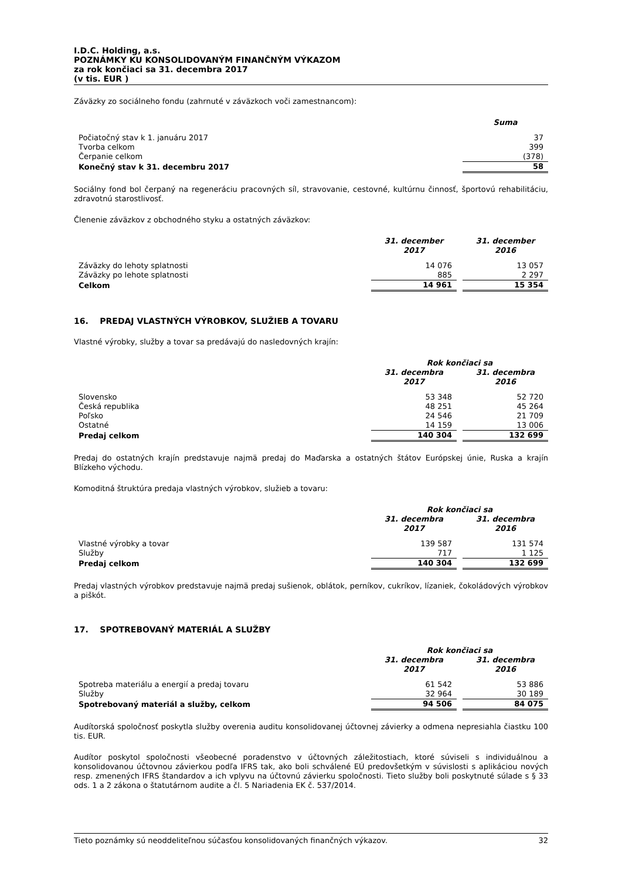I.D.C. Holding, a.s.
POZNÁMKY KU KONSOLIDOVANÝM FINANČNÝM VÝKAZOM
za rok končiaci sa 31. decembra 2017
(v tis. EUR )
Záväzky zo sociálneho fondu (zahrnuté v záväzkoch voči zamestnancom):
| | Suma |
| --- | --- |
| Počiatočný stav k 1. januáru 2017 | 37 |
| Tvorba celkom | 399 |
| Čerpanie celkom | (378) |
| Konečný stav k 31. decembru 2017 | 58 |
Sociálny fond bol čerpaný na regeneráciu pracovných síl, stravovanie, cestovné, kultúrnu činnosť, športovú rehabilitáciu, zdravotnú starostlivosť.
Členenie záväzkov z obchodného styku a ostatných záväzkov:
| | 31. december 2017 | | 31. december 2016 |
| Záväzky do lehoty splatnosti | 14 076 | | 13 057 |
| Záväzky po lehote splatnosti | 885 | | 2 297 |
| Celkom | 14 961 | | 15 354 |
16. PREDAJ VLASTNÝCH VÝROBKOV, SLUŽIEB A TOVARU
Vlastné výrobky, služby a tovar sa predávajú do nasledovných krajín:
| | Rok končiaci sa | | |
| --- | --- | --- | --- |
| | 31. decembra 2017 | | 31. decembra 2016 |
| Slovensko | 53 348 | | 52 720 |
| Česká republika | 48 251 | | 45 264 |
| Poľsko | 24 546 | | 21 709 |
| Ostatné | 14 159 | | 13 006 |
| Predaj celkom | 140 304 | | 132 699 |
Predaj do ostatných krajín predstavuje najmä predaj do Maďarska a ostatných štátov Európskej únie, Ruska a krajín Blízkeho východu.
Komoditná štruktúra predaja vlastných výrobkov, služieb a tovaru:
| | Rok končiaci sa | | |
| --- | --- | --- | --- |
| | 31. decembra 2017 | | 31. decembra 2016 |
| Vlastné výrobky a tovar | 139 587 | | 131 574 |
| Služby | 717 | | 1 125 |
| Predaj celkom | 140 304 | | 132 699 |
Predaj vlastných výrobkov predstavuje najmä predaj sušienok, oblátok, perníkov, cukríkov, lízaniek, čokoládových výrobkov a piškót.
17. SPOTREBOVANÝ MATERIÁL A SLUŽBY
| | Rok končiaci sa | | |
| --- | --- | --- | --- |
| | 31. decembra 2017 | | 31. decembra 2016 |
| Spotreba materiálu a energií a predaj tovaru | 61 542 | | 53 886 |
| Služby | 32 964 | | 30 189 |
| Spotrebovaný materiál a služby, celkom | 94 506 | | 84 075 |
Audítorská spoločnosť poskytla služby overenia auditu konsolidovanej účtovnej závierky a odmena nepresiahla čiastku 100 tis. EUR.
Audítor poskytol spoločnosti všeobecné poradenstvo v účtovných záležitostiach, ktoré súviseli s individuálnou a konsolidovanou účtovnou závierkou podľa IFRS tak, ako boli schválené EÚ predovšetkým v súvislosti s aplikáciou nových resp. zmenených IFRS štandardov a ich vplyvu na účtovnú závierku spoločnosti. Tieto služby boli poskytnuté súlade s § 33 ods. 1 a 2 zákona o štatutárnom audite a čl. 5 Nariadenia EK č. 537/2014.
Tieto poznámky sú neoddeliteľnou súčasťou konsolidovaných finančných výkazov. 32